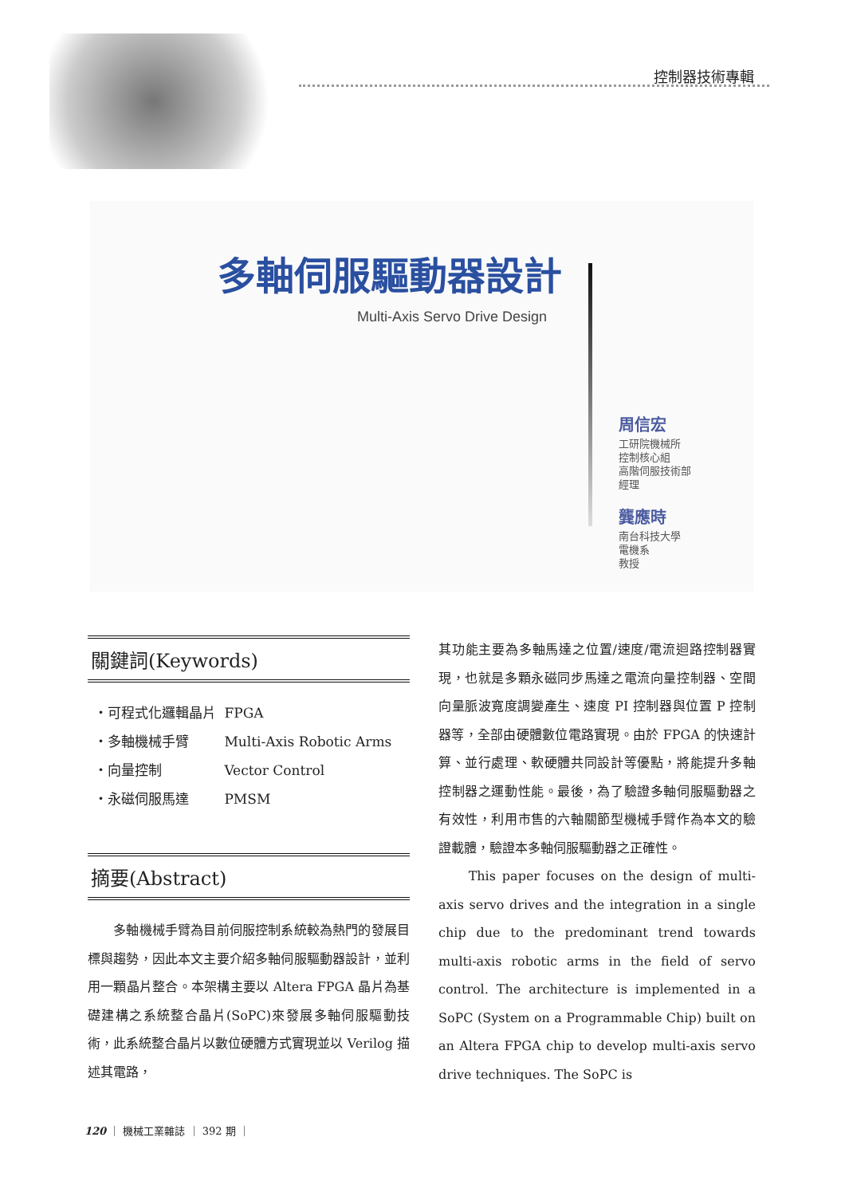控制器技術專輯
多軸伺服驅動器設計
Multi-Axis Servo Drive Design
周信宏
工研院機械所
控制核心組
高階伺服技術部
經理
龔應時
南台科技大學
電機系
教授
關鍵詞(Keywords)
・可程式化邏輯晶片 FPGA
・多軸機械手臂 Multi-Axis Robotic Arms
・向量控制 Vector Control
・永磁伺服馬達 PMSM
摘要(Abstract)
　　多軸機械手臂為目前伺服控制系統較為熱門的發展目標與趨勢，因此本文主要介紹多軸伺服驅動器設計，並利用一顆晶片整合。本架構主要以 Altera FPGA 晶片為基礎建構之系統整合晶片(SoPC)來發展多軸伺服驅動技術，此系統整合晶片以數位硬體方式實現並以 Verilog 描述其電路，
其功能主要為多軸馬達之位置/速度/電流迴路控制器實現，也就是多顆永磁同步馬達之電流向量控制器、空間向量脈波寬度調變產生、速度 PI 控制器與位置 P 控制器等，全部由硬體數位電路實現。由於 FPGA 的快速計算、並行處理、軟硬體共同設計等優點，將能提升多軸控制器之運動性能。最後，為了驗證多軸伺服驅動器之有效性，利用市售的六軸關節型機械手臂作為本文的驗證載體，驗證本多軸伺服驅動器之正確性。
　　This paper focuses on the design of multi-axis servo drives and the integration in a single chip due to the predominant trend towards multi-axis robotic arms in the field of servo control. The architecture is implemented in a SoPC (System on a Programmable Chip) built on an Altera FPGA chip to develop multi-axis servo drive techniques. The SoPC is
120 ｜ 機械工業雜誌 ｜ 392 期 ｜